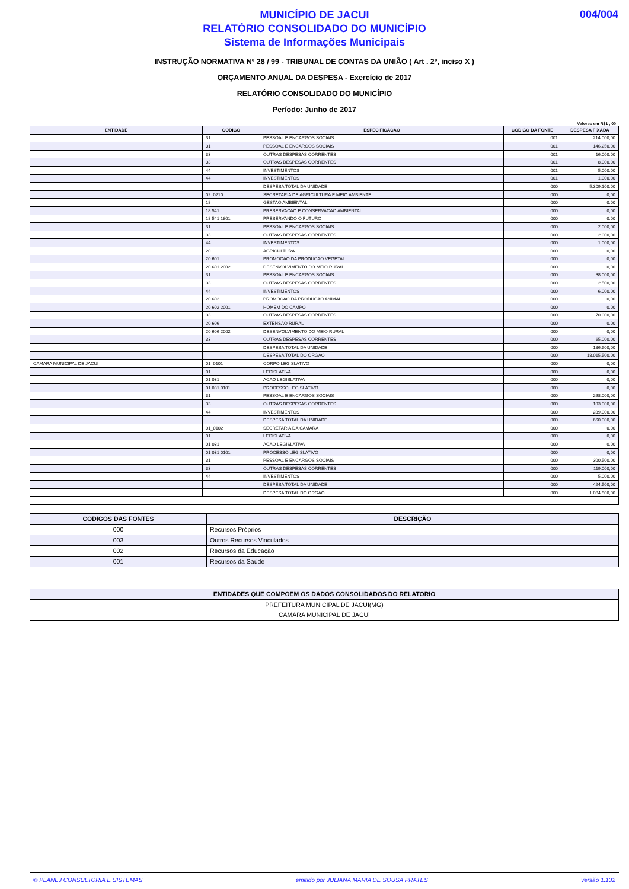MUNICÍPIO DE JACUI
RELATÓRIO CONSOLIDADO DO MUNICÍPIO
Sistema de Informações Municipais
004/004
INSTRUÇÃO NORMATIVA Nº 28 / 99 - TRIBUNAL DE CONTAS DA UNIÃO ( Art . 2º, inciso X )
ORÇAMENTO ANUAL DA DESPESA - Exercício de 2017
RELATÓRIO CONSOLIDADO DO MUNICÍPIO
Período: Junho de 2017
Valores em R$1 , 00
| ENTIDADE | CODIGO | ESPECIFICACAO | CODIGO DA FONTE | DESPESA FIXADA |
| --- | --- | --- | --- | --- |
| | 31 | PESSOAL E ENCARGOS SOCIAIS | 001 | 214.000,00 |
| | 31 | PESSOAL E ENCARGOS SOCIAIS | 001 | 146.250,00 |
| | 33 | OUTRAS DESPESAS CORRENTES | 001 | 16.000,00 |
| | 33 | OUTRAS DESPESAS CORRENTES | 001 | 8.000,00 |
| | 44 | INVESTIMENTOS | 001 | 5.000,00 |
| | 44 | INVESTIMENTOS | 001 | 1.000,00 |
| | | DESPESA TOTAL DA UNIDADE | 000 | 5.309.100,00 |
| | 02_0210 | SECRETARIA DE AGRICULTURA E MEIO AMBIENTE | 000 | 0,00 |
| | 18 | GESTAO AMBIENTAL | 000 | 0,00 |
| | 18 541 | PRESERVACAO E CONSERVACAO AMBIENTAL | 000 | 0,00 |
| | 18 541 1801 | PRESERVANDO O FUTURO | 000 | 0,00 |
| | 31 | PESSOAL E ENCARGOS SOCIAIS | 000 | 2.000,00 |
| | 33 | OUTRAS DESPESAS CORRENTES | 000 | 2.000,00 |
| | 44 | INVESTIMENTOS | 000 | 1.000,00 |
| | 20 | AGRICULTURA | 000 | 0,00 |
| | 20 601 | PROMOCAO DA PRODUCAO VEGETAL | 000 | 0,00 |
| | 20 601 2002 | DESENVOLVIMENTO DO MEIO RURAL | 000 | 0,00 |
| | 31 | PESSOAL E ENCARGOS SOCIAIS | 000 | 38.000,00 |
| | 33 | OUTRAS DESPESAS CORRENTES | 000 | 2.500,00 |
| | 44 | INVESTIMENTOS | 000 | 6.000,00 |
| | 20 602 | PROMOCAO DA PRODUCAO ANIMAL | 000 | 0,00 |
| | 20 602 2001 | HOMEM DO CAMPO | 000 | 0,00 |
| | 33 | OUTRAS DESPESAS CORRENTES | 000 | 70.000,00 |
| | 20 606 | EXTENSAO RURAL | 000 | 0,00 |
| | 20 606 2002 | DESENVOLVIMENTO DO MEIO RURAL | 000 | 0,00 |
| | 33 | OUTRAS DESPESAS CORRENTES | 000 | 65.000,00 |
| | | DESPESA TOTAL DA UNIDADE | 000 | 186.500,00 |
| | | DESPESA TOTAL DO ORGAO | 000 | 18.015.500,00 |
| CAMARA MUNICIPAL DE JACUÍ | 01_0101 | CORPO LEGISLATIVO | 000 | 0,00 |
| | 01 | LEGISLATIVA | 000 | 0,00 |
| | 01 031 | ACAO LEGISLATIVA | 000 | 0,00 |
| | 01 031 0101 | PROCESSO LEGISLATIVO | 000 | 0,00 |
| | 31 | PESSOAL E ENCARGOS SOCIAIS | 000 | 268.000,00 |
| | 33 | OUTRAS DESPESAS CORRENTES | 000 | 103.000,00 |
| | 44 | INVESTIMENTOS | 000 | 289.000,00 |
| | | DESPESA TOTAL DA UNIDADE | 000 | 660.000,00 |
| | 01_0102 | SECRETARIA DA CAMARA | 000 | 0,00 |
| | 01 | LEGISLATIVA | 000 | 0,00 |
| | 01 031 | ACAO LEGISLATIVA | 000 | 0,00 |
| | 01 031 0101 | PROCESSO LEGISLATIVO | 000 | 0,00 |
| | 31 | PESSOAL E ENCARGOS SOCIAIS | 000 | 300.500,00 |
| | 33 | OUTRAS DESPESAS CORRENTES | 000 | 119.000,00 |
| | 44 | INVESTIMENTOS | 000 | 5.000,00 |
| | | DESPESA TOTAL DA UNIDADE | 000 | 424.500,00 |
| | | DESPESA TOTAL DO ORGAO | 000 | 1.084.500,00 |
| CODIGOS DAS FONTES | DESCRIÇÃO |
| --- | --- |
| 000 | Recursos Próprios |
| 003 | Outros Recursos Vinculados |
| 002 | Recursos da Educação |
| 001 | Recursos da Saúde |
| ENTIDADES QUE COMPOEM OS DADOS CONSOLIDADOS DO RELATORIO |
| --- |
| PREFEITURA MUNICIPAL DE JACUI(MG) |
| CAMARA MUNICIPAL DE JACUÍ |
© PLANEJ CONSULTORIA E SISTEMAS emitido por JULIANA MARIA DE SOUSA PRATES versão 1.132